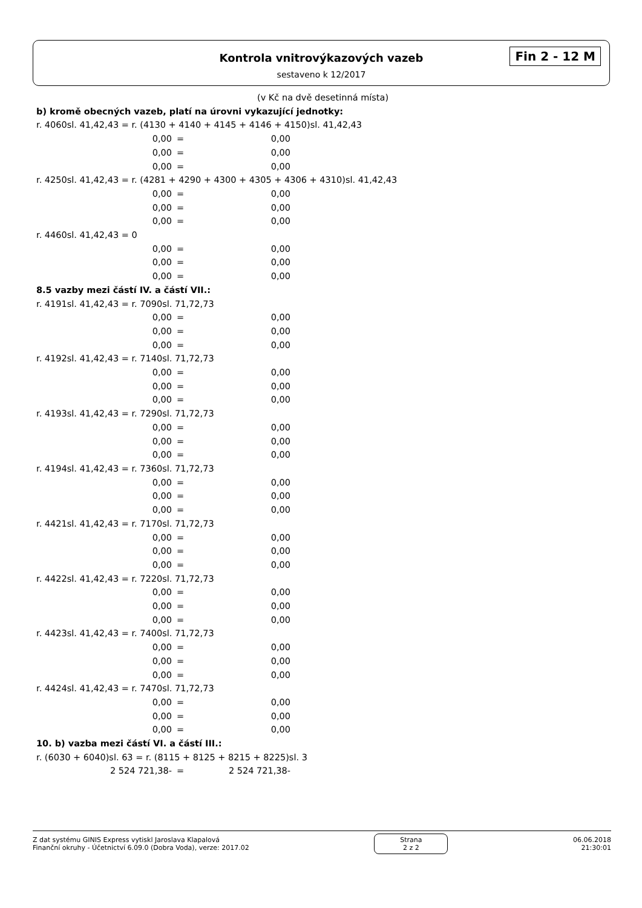Kontrola vnitrovýkazových vazeb
sestaveno k 12/2017
Fin 2 - 12 M
(v Kč na dvě desetinná místa)
b) kromě obecných vazeb, platí na úrovni vykazující jednotky:
r. 4060sl. 41,42,43 = r. (4130 + 4140 + 4145 + 4146 + 4150)sl. 41,42,43
0,00 = 0,00
0,00 = 0,00
0,00 = 0,00
r. 4250sl. 41,42,43 = r. (4281 + 4290 + 4300 + 4305 + 4306 + 4310)sl. 41,42,43
0,00 = 0,00
0,00 = 0,00
0,00 = 0,00
r. 4460sl. 41,42,43 = 0
0,00 = 0,00
0,00 = 0,00
0,00 = 0,00
8.5 vazby mezi částí IV. a částí VII.:
r. 4191sl. 41,42,43 = r. 7090sl. 71,72,73
0,00 = 0,00
0,00 = 0,00
0,00 = 0,00
r. 4192sl. 41,42,43 = r. 7140sl. 71,72,73
0,00 = 0,00
0,00 = 0,00
0,00 = 0,00
r. 4193sl. 41,42,43 = r. 7290sl. 71,72,73
0,00 = 0,00
0,00 = 0,00
0,00 = 0,00
r. 4194sl. 41,42,43 = r. 7360sl. 71,72,73
0,00 = 0,00
0,00 = 0,00
0,00 = 0,00
r. 4421sl. 41,42,43 = r. 7170sl. 71,72,73
0,00 = 0,00
0,00 = 0,00
0,00 = 0,00
r. 4422sl. 41,42,43 = r. 7220sl. 71,72,73
0,00 = 0,00
0,00 = 0,00
0,00 = 0,00
r. 4423sl. 41,42,43 = r. 7400sl. 71,72,73
0,00 = 0,00
0,00 = 0,00
0,00 = 0,00
r. 4424sl. 41,42,43 = r. 7470sl. 71,72,73
0,00 = 0,00
0,00 = 0,00
0,00 = 0,00
10. b) vazba mezi částí VI. a částí III.:
r. (6030 + 6040)sl. 63 = r. (8115 + 8125 + 8215 + 8225)sl. 3
2 524 721,38- = 2 524 721,38-
Z dat systému GINIS Express vytiskl Jaroslava Klapalová
Finanční okruhy - Účetnictví 6.09.0 (Dobra Voda), verze: 2017.02
Strana
2 z 2
06.06.2018
21:30:01